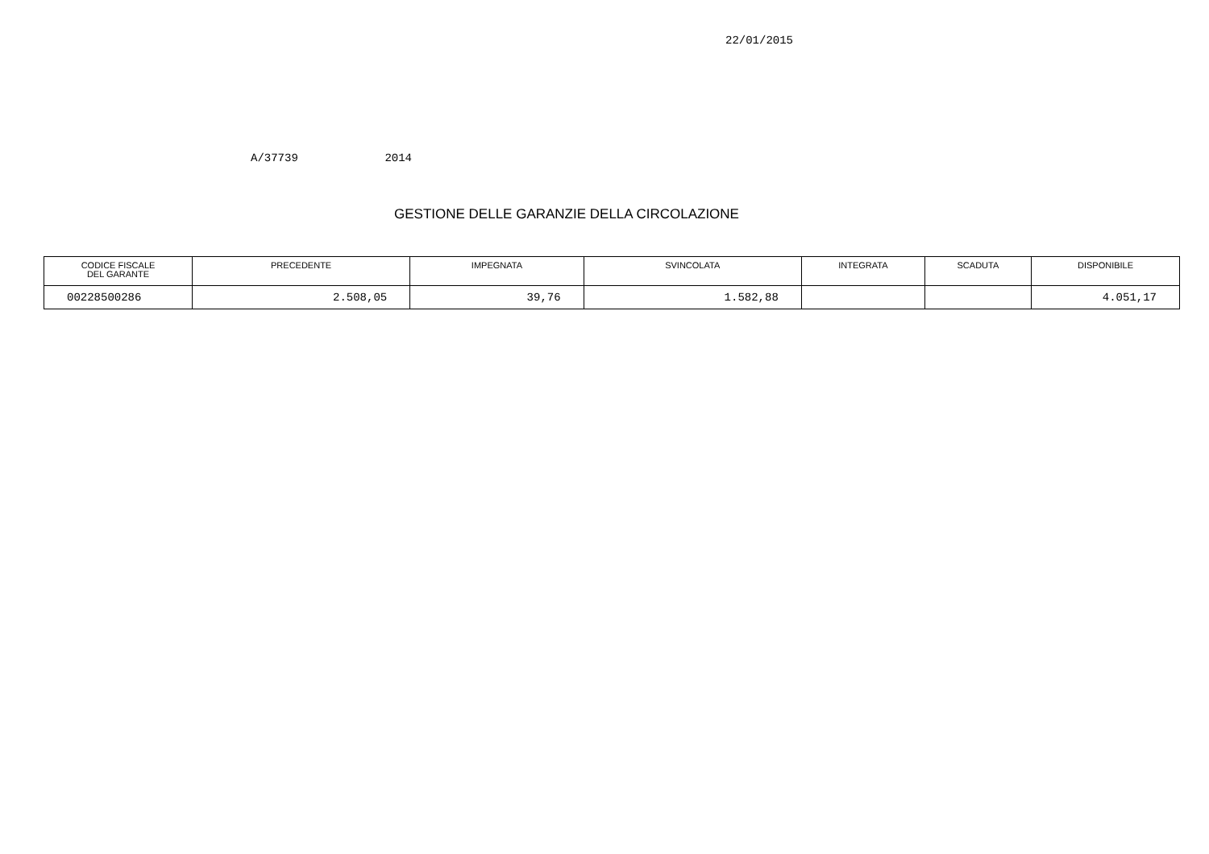22/01/2015
A/37739 2014
GESTIONE DELLE GARANZIE DELLA CIRCOLAZIONE
| CODICE FISCALE DEL GARANTE | PRECEDENTE | IMPEGNATA | SVINCOLATA | INTEGRATA | SCADUTA | DISPONIBILE |
| --- | --- | --- | --- | --- | --- | --- |
| 00228500286 | 2.508,05 | 39,76 | 1.582,88 | | | 4.051,17 |